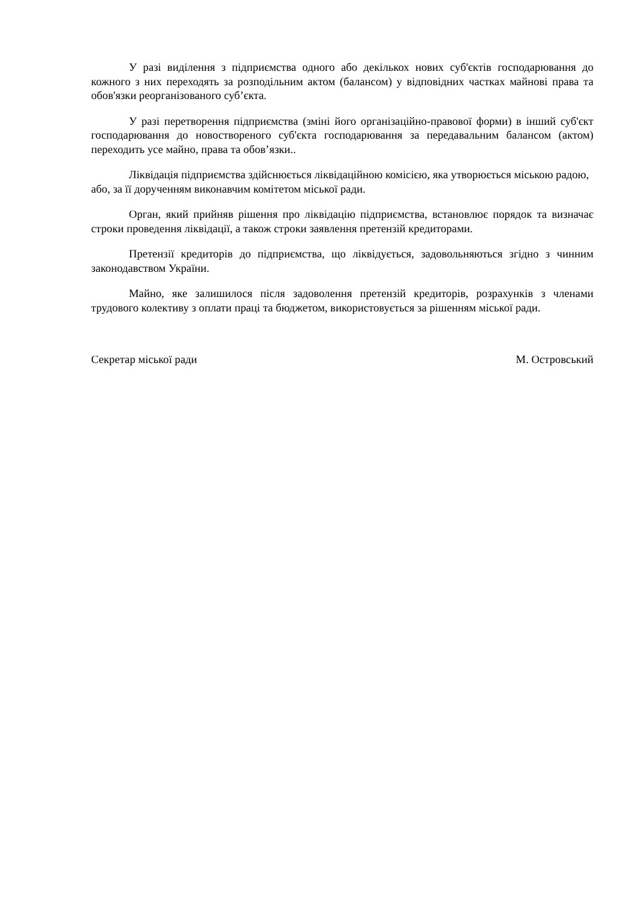У разі виділення з підприємства одного або декількох нових суб'єктів господарювання до кожного з них переходять за розподільним актом (балансом) у відповідних частках майнові права та обов'язки реорганізованого суб’єкта.
У разі перетворення підприємства (зміні його організаційно-правової форми) в інший суб'єкт господарювання до новоствореного суб'єкта господарювання за передавальним балансом (актом) переходить усе майно, права та обов’язки..
Ліквідація підприємства здійснюється ліквідаційною комісією, яка утворюється міською радою, або, за її дорученням виконавчим комітетом міської ради.
Орган, який прийняв рішення про ліквідацію підприємства, встановлює порядок та визначає строки проведення ліквідації, а також строки заявлення претензій кредиторами.
Претензії кредиторів до підприємства, що ліквідується, задовольняються згідно з чинним законодавством України.
Майно, яке залишилося після задоволення претензій кредиторів, розрахунків з членами трудового колективу з оплати праці та бюджетом, використовується за рішенням міської ради.
Секретар міської ради М. Островський